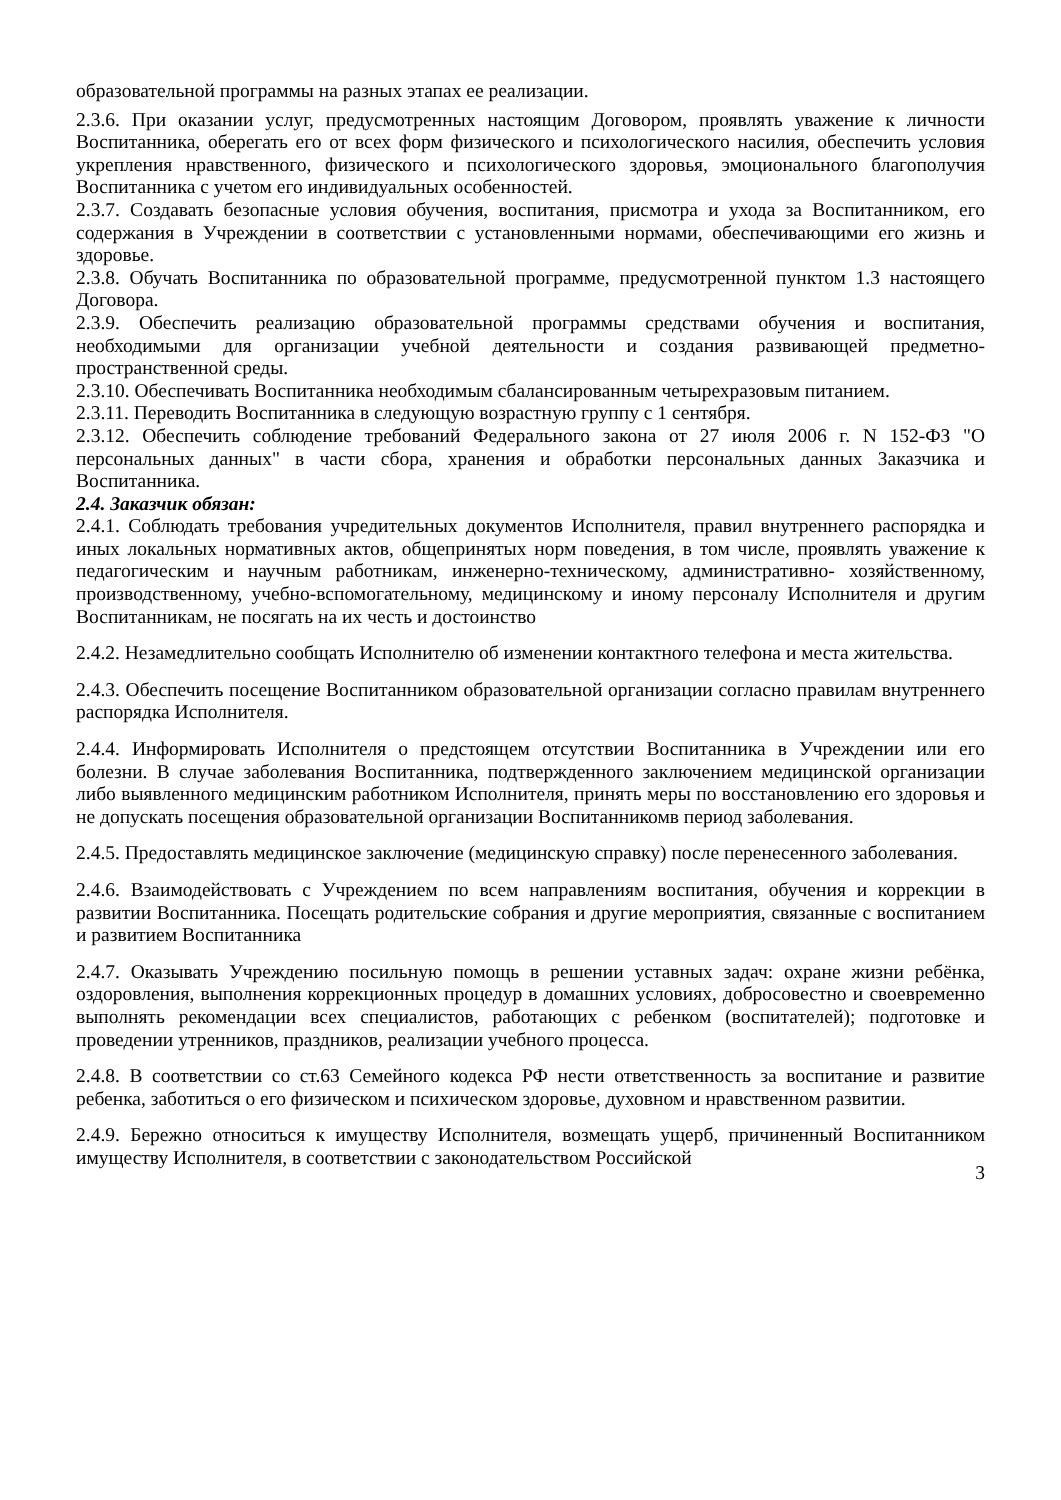образовательной программы на разных этапах ее реализации.
2.3.6. При оказании услуг, предусмотренных настоящим Договором, проявлять уважение к личности Воспитанника, оберегать его от всех форм физического и психологического насилия, обеспечить условия укрепления нравственного, физического и психологического здоровья, эмоционального благополучия Воспитанника с учетом его индивидуальных особенностей.
2.3.7. Создавать безопасные условия обучения, воспитания, присмотра и ухода за Воспитанником, его содержания в Учреждении в соответствии с установленными нормами, обеспечивающими его жизнь и здоровье.
2.3.8. Обучать Воспитанника по образовательной программе, предусмотренной пунктом 1.3 настоящего Договора.
2.3.9. Обеспечить реализацию образовательной программы средствами обучения и воспитания, необходимыми для организации учебной деятельности и создания развивающей предметно-пространственной среды.
2.3.10. Обеспечивать Воспитанника необходимым сбалансированным четырехразовым питанием.
2.3.11. Переводить Воспитанника в следующую возрастную группу с 1 сентября.
2.3.12. Обеспечить соблюдение требований Федерального закона от 27 июля 2006 г. N 152-ФЗ "О персональных данных" в части сбора, хранения и обработки персональных данных Заказчика и Воспитанника.
2.4. Заказчик обязан:
2.4.1. Соблюдать требования учредительных документов Исполнителя, правил внутреннего распорядка и иных локальных нормативных актов, общепринятых норм поведения, в том числе, проявлять уважение к педагогическим и научным работникам, инженерно-техническому, административно- хозяйственному, производственному, учебно-вспомогательному, медицинскому и иному персоналу Исполнителя и другим Воспитанникам, не посягать на их честь и достоинство
2.4.2. Незамедлительно сообщать Исполнителю об изменении контактного телефона и места жительства.
2.4.3. Обеспечить посещение Воспитанником образовательной организации согласно правилам внутреннего распорядка Исполнителя.
2.4.4. Информировать Исполнителя о предстоящем отсутствии Воспитанника в Учреждении или его болезни. В случае заболевания Воспитанника, подтвержденного заключением медицинской организации либо выявленного медицинским работником Исполнителя, принять меры по восстановлению его здоровья и не допускать посещения образовательной организации Воспитанникомв период заболевания.
2.4.5. Предоставлять медицинское заключение (медицинскую справку) после перенесенного заболевания.
2.4.6. Взаимодействовать с Учреждением по всем направлениям воспитания, обучения и коррекции в развитии Воспитанника. Посещать родительские собрания и другие мероприятия, связанные с воспитанием и развитием Воспитанника
2.4.7. Оказывать Учреждению посильную помощь в решении уставных задач: охране жизни ребёнка, оздоровления, выполнения коррекционных процедур в домашних условиях, добросовестно и своевременно выполнять рекомендации всех специалистов, работающих с ребенком (воспитателей); подготовке и проведении утренников, праздников, реализации учебного процесса.
2.4.8. В соответствии со ст.63 Семейного кодекса РФ нести ответственность за воспитание и развитие ребенка, заботиться о его физическом и психическом здоровье, духовном и нравственном развитии.
2.4.9. Бережно относиться к имуществу Исполнителя, возмещать ущерб, причиненный Воспитанником имуществу Исполнителя, в соответствии с законодательством Российской
3